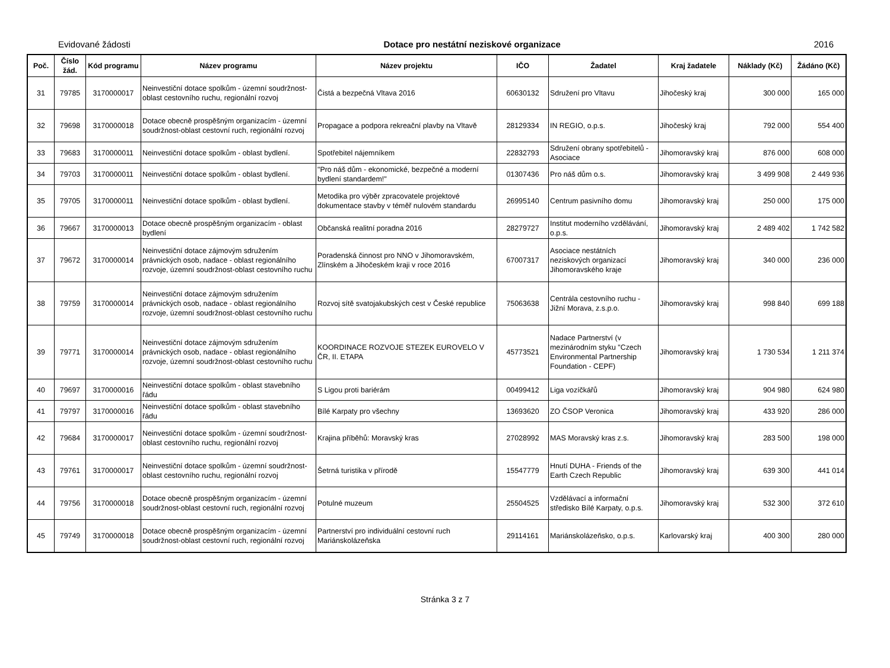Evidované žádosti Dotace pro nestátní neziskové organizace 2016
| Poč. | Číslo žád. | Kód programu | Název programu | Název projektu | IČO | Žadatel | Kraj žadatele | Náklady (Kč) | Žádáno (Kč) |
| --- | --- | --- | --- | --- | --- | --- | --- | --- | --- |
| 31 | 79785 | 3170000017 | Neinvestiční dotace spolkům - územní soudržnost-oblast cestovního ruchu, regionální rozvoj | Čistá a bezpečná Vltava 2016 | 60630132 | Sdružení pro Vltavu | Jihočeský kraj | 300 000 | 165 000 |
| 32 | 79698 | 3170000018 | Dotace obecně prospěšným organizacím - územní soudržnost-oblast cestovní ruch, regionální rozvoj | Propagace a podpora rekreační plavby na Vltavě | 28129334 | IN REGIO, o.p.s. | Jihočeský kraj | 792 000 | 554 400 |
| 33 | 79683 | 3170000011 | Neinvestiční dotace spolkům - oblast bydlení. | Spotřebitel nájemníkem | 22832793 | Sdružení obrany spotřebitelů - Asociace | Jihomoravský kraj | 876 000 | 608 000 |
| 34 | 79703 | 3170000011 | Neinvestiční dotace spolkům - oblast bydlení. | "Pro náš dům - ekonomické, bezpečné a moderní bydlení standardem!" | 01307436 | Pro náš dům o.s. | Jihomoravský kraj | 3 499 908 | 2 449 936 |
| 35 | 79705 | 3170000011 | Neinvestiční dotace spolkům - oblast bydlení. | Metodika pro výběr zpracovatele projektové dokumentace stavby v téměř nulovém standardu | 26995140 | Centrum pasivního domu | Jihomoravský kraj | 250 000 | 175 000 |
| 36 | 79667 | 3170000013 | Dotace obecně prospěšným organizacím - oblast bydlení | Občanská realitní poradna 2016 | 28279727 | Institut moderního vzdělávání, o.p.s. | Jihomoravský kraj | 2 489 402 | 1 742 582 |
| 37 | 79672 | 3170000014 | Neinvestiční dotace zájmovým sdružením právnických osob, nadace - oblast regionálního rozvoje, územní soudržnost-oblast cestovního ruchu | Poradenská činnost pro NNO v Jihomoravském, Zlínském a Jihočeském kraji v roce 2016 | 67007317 | Asociace nestátních neziskových organizací Jihomoravského kraje | Jihomoravský kraj | 340 000 | 236 000 |
| 38 | 79759 | 3170000014 | Neinvestiční dotace zájmovým sdružením právnických osob, nadace - oblast regionálního rozvoje, územní soudržnost-oblast cestovního ruchu | Rozvoj sítě svatojakubských cest v České republice | 75063638 | Centrála cestovního ruchu - Jižní Morava, z.s.p.o. | Jihomoravský kraj | 998 840 | 699 188 |
| 39 | 79771 | 3170000014 | Neinvestiční dotace zájmovým sdružením právnických osob, nadace - oblast regionálního rozvoje, územní soudržnost-oblast cestovního ruchu | KOORDINACE ROZVOJE STEZEK EUROVELO V ČR, II. ETAPA | 45773521 | Nadace Partnerství (v mezinárodním styku "Czech Environmental Partnership Foundation - CEPF) | Jihomoravský kraj | 1 730 534 | 1 211 374 |
| 40 | 79697 | 3170000016 | Neinvestiční dotace spolkům - oblast stavebního řádu | S Ligou proti bariérám | 00499412 | Liga vozíčkářů | Jihomoravský kraj | 904 980 | 624 980 |
| 41 | 79797 | 3170000016 | Neinvestiční dotace spolkům - oblast stavebního řádu | Bílé Karpaty pro všechny | 13693620 | ZO ČSOP Veronica | Jihomoravský kraj | 433 920 | 286 000 |
| 42 | 79684 | 3170000017 | Neinvestiční dotace spolkům - územní soudržnost-oblast cestovního ruchu, regionální rozvoj | Krajina příběhů: Moravský kras | 27028992 | MAS Moravský kras z.s. | Jihomoravský kraj | 283 500 | 198 000 |
| 43 | 79761 | 3170000017 | Neinvestiční dotace spolkům - územní soudržnost-oblast cestovního ruchu, regionální rozvoj | Šetrná turistika v přírodě | 15547779 | Hnutí DUHA - Friends of the Earth Czech Republic | Jihomoravský kraj | 639 300 | 441 014 |
| 44 | 79756 | 3170000018 | Dotace obecně prospěšným organizacím - územní soudržnost-oblast cestovní ruch, regionální rozvoj | Potulné muzeum | 25504525 | Vzdělávací a informační středisko Bílé Karpaty, o.p.s. | Jihomoravský kraj | 532 300 | 372 610 |
| 45 | 79749 | 3170000018 | Dotace obecně prospěšným organizacím - územní soudržnost-oblast cestovní ruch, regionální rozvoj | Partnerství pro individuální cestovní ruch Mariánskolázeňska | 29114161 | Mariánskolázeňsko, o.p.s. | Karlovarský kraj | 400 300 | 280 000 |
Stránka 3 z 7